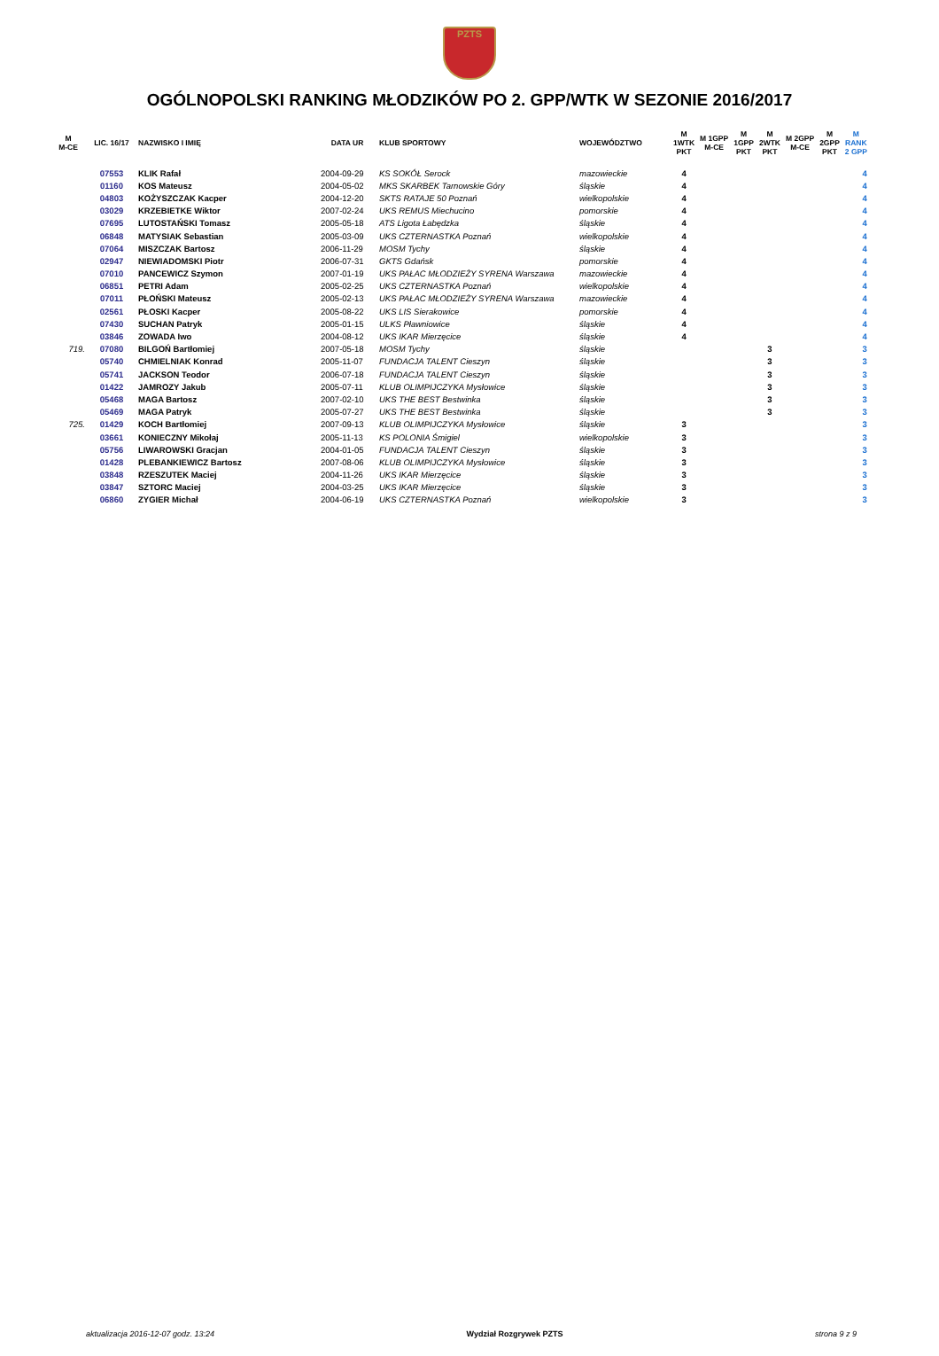PZTS
OGÓLNOPOLSKI RANKING MŁODZIKÓW PO 2. GPP/WTK W SEZONIE 2016/2017
| M M-CE | LIC. 16/17 | NAZWISKO I IMIĘ | DATA UR | KLUB SPORTOWY | WOJEWÓDZTWO | M 1WTK PKT | M 1GPP M-CE | M 1GPP PKT | M 2WTK PKT | M 2GPP M-CE | M 2GPP PKT | M RANK 2 GPP |
| --- | --- | --- | --- | --- | --- | --- | --- | --- | --- | --- | --- | --- |
| | 07553 | KLIK Rafał | 2004-09-29 | KS SOKÓŁ Serock | mazowieckie | 4 | | | | | | 4 |
| | 01160 | KOS Mateusz | 2004-05-02 | MKS SKARBEK Tarnowskie Góry | śląskie | 4 | | | | | | 4 |
| | 04803 | KOŻYSZCZAK Kacper | 2004-12-20 | SKTS RATAJE 50 Poznań | wielkopolskie | 4 | | | | | | 4 |
| | 03029 | KRZEBIETKE Wiktor | 2007-02-24 | UKS REMUS Miechucino | pomorskie | 4 | | | | | | 4 |
| | 07695 | LUTOSTAŃSKI Tomasz | 2005-05-18 | ATS Ligota Łabędzka | śląskie | 4 | | | | | | 4 |
| | 06848 | MATYSIAK Sebastian | 2005-03-09 | UKS CZTERNASTKA Poznań | wielkopolskie | 4 | | | | | | 4 |
| | 07064 | MISZCZAK Bartosz | 2006-11-29 | MOSM Tychy | śląskie | 4 | | | | | | 4 |
| | 02947 | NIEWIADOMSKI Piotr | 2006-07-31 | GKTS Gdańsk | pomorskie | 4 | | | | | | 4 |
| | 07010 | PANCEWICZ Szymon | 2007-01-19 | UKS PAŁAC MŁODZIEŻY SYRENA Warszawa | mazowieckie | 4 | | | | | | 4 |
| | 06851 | PETRI Adam | 2005-02-25 | UKS CZTERNASTKA Poznań | wielkopolskie | 4 | | | | | | 4 |
| | 07011 | PŁOŃSKI Mateusz | 2005-02-13 | UKS PAŁAC MŁODZIEŻY SYRENA Warszawa | mazowieckie | 4 | | | | | | 4 |
| | 02561 | PŁOSKI Kacper | 2005-08-22 | UKS LIS Sierakowice | pomorskie | 4 | | | | | | 4 |
| | 07430 | SUCHAN Patryk | 2005-01-15 | ULKS Pławniowice | śląskie | 4 | | | | | | 4 |
| | 03846 | ZOWADA Iwo | 2004-08-12 | UKS IKAR Mierzęcice | śląskie | 4 | | | | | | 4 |
| 719. | 07080 | BILGOŃ Bartłomiej | 2007-05-18 | MOSM Tychy | śląskie | | | | 3 | | | 3 |
| | 05740 | CHMIELNIAK Konrad | 2005-11-07 | FUNDACJA TALENT Cieszyn | śląskie | | | | 3 | | | 3 |
| | 05741 | JACKSON Teodor | 2006-07-18 | FUNDACJA TALENT Cieszyn | śląskie | | | | 3 | | | 3 |
| | 01422 | JAMROZY Jakub | 2005-07-11 | KLUB OLIMPIJCZYKA Mysłowice | śląskie | | | | 3 | | | 3 |
| | 05468 | MAGA Bartosz | 2007-02-10 | UKS THE BEST Bestwinka | śląskie | | | | 3 | | | 3 |
| | 05469 | MAGA Patryk | 2005-07-27 | UKS THE BEST Bestwinka | śląskie | | | | 3 | | | 3 |
| 725. | 01429 | KOCH Bartłomiej | 2007-09-13 | KLUB OLIMPIJCZYKA Mysłowice | śląskie | 3 | | | | | | 3 |
| | 03661 | KONIECZNY Mikołaj | 2005-11-13 | KS POLONIA Śmigiel | wielkopolskie | 3 | | | | | | 3 |
| | 05756 | LIWAROWSKI Gracjan | 2004-01-05 | FUNDACJA TALENT Cieszyn | śląskie | 3 | | | | | | 3 |
| | 01428 | PLEBANKIEWICZ Bartosz | 2007-08-06 | KLUB OLIMPIJCZYKA Mysłowice | śląskie | 3 | | | | | | 3 |
| | 03848 | RZESZUTEK Maciej | 2004-11-26 | UKS IKAR Mierzęcice | śląskie | 3 | | | | | | 3 |
| | 03847 | SZTORC Maciej | 2004-03-25 | UKS IKAR Mierzęcice | śląskie | 3 | | | | | | 3 |
| | 06860 | ZYGIER Michał | 2004-06-19 | UKS CZTERNASTKA Poznań | wielkopolskie | 3 | | | | | | 3 |
aktualizacja 2016-12-07 godz. 13:24 Wydział Rozgrywek PZTS strona 9 z 9